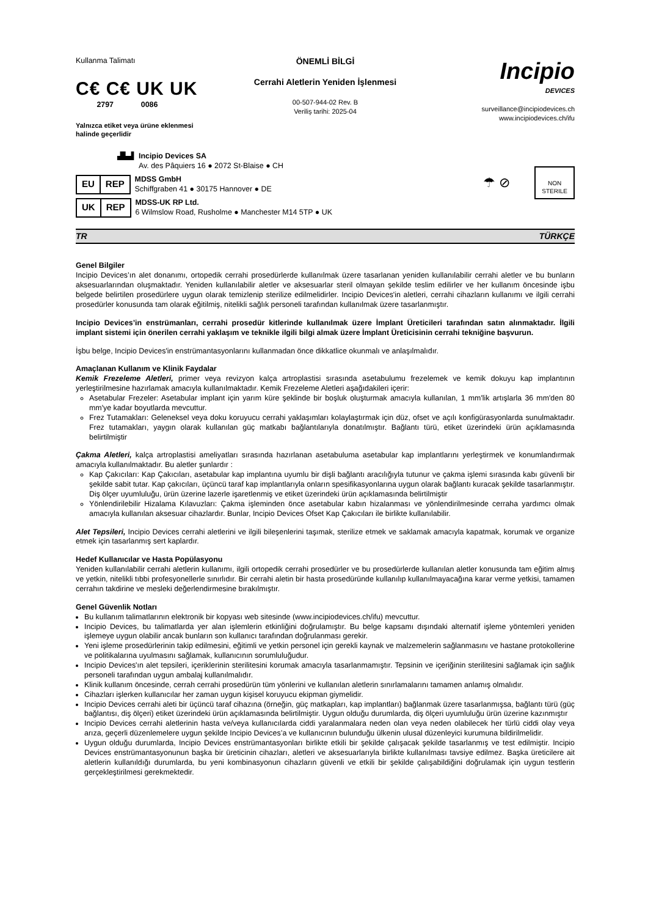Kullanma Talimatı
C€ C€ UK UK
2797 0086
Yalnızca etiket veya ürüne eklenmesi halinde geçerlidir
ÖNEMLİ BİLGİ
Cerrahi Aletlerin Yeniden İşlenmesi
00-507-944-02 Rev. B
Veriliş tarihi: 2025-04
Incipio
DEVICES
surveillance@incipiodevices.ch
www.incipiodevices.ch/ifu
▟▙▟ Incipio Devices SA
Av. des Pâquiers 16 ● 2072 St-Blaise ● CH
EU REP
MDSS GmbH
Schiffgraben 41 ● 30175 Hannover ● DE
UK REP
MDSS-UK RP Ltd.
6 Wilmslow Road, Rusholme ● Manchester M14 5TP ● UK
☂ ⊘ NON
STERILE
TR TÜRKÇE
Genel Bilgiler
Incipio Devices’ın alet donanımı, ortopedik cerrahi prosedürlerde kullanılmak üzere tasarlanan yeniden kullanılabilir cerrahi aletler ve bu bunların aksesuarlarından oluşmaktadır. Yeniden kullanılabilir aletler ve aksesuarlar steril olmayan şekilde teslim edilirler ve her kullanım öncesinde işbu belgede belirtilen prosedürlere uygun olarak temizlenip sterilize edilmelidirler. Incipio Devices'in aletleri, cerrahi cihazların kullanımı ve ilgili cerrahi prosedürler konusunda tam olarak eğitilmiş, nitelikli sağlık personeli tarafından kullanılmak üzere tasarlanmıştır.
Incipio Devices’in enstrümanları, cerrahi prosedür kitlerinde kullanılmak üzere İmplant Üreticileri tarafından satın alınmaktadır. İlgili implant sistemi için önerilen cerrahi yaklaşım ve teknikle ilgili bilgi almak üzere İmplant Üreticisinin cerrahi tekniğine başvurun.
İşbu belge, Incipio Devices'in enstrümantasyonlarını kullanmadan önce dikkatlice okunmalı ve anlaşılmalıdır.
Amaçlanan Kullanım ve Klinik Faydalar
Kemik Frezeleme Aletleri, primer veya revizyon kalça artroplastisi sırasında asetabulumu frezelemek ve kemik dokuyu kap implantının yerleştirilmesine hazırlamak amacıyla kullanılmaktadır. Kemik Frezeleme Aletleri aşağıdakileri içerir:
Asetabular Frezeler: Asetabular implant için yarım küre şeklinde bir boşluk oluşturmak amacıyla kullanılan, 1 mm'lik artışlarla 36 mm'den 80 mm'ye kadar boyutlarda mevcuttur.
Frez Tutamakları: Geleneksel veya doku koruyucu cerrahi yaklaşımları kolaylaştırmak için düz, ofset ve açılı konfigürasyonlarda sunulmaktadır. Frez tutamakları, yaygın olarak kullanılan güç matkabı bağlantılarıyla donatılmıştır. Bağlantı türü, etiket üzerindeki ürün açıklamasında belirtilmiştir
Çakma Aletleri, kalça artroplastisi ameliyatları sırasında hazırlanan asetabuluma asetabular kap implantlarını yerleştirmek ve konumlandırmak amacıyla kullanılmaktadır. Bu aletler şunlardır :
Kap Çakıcıları: Kap Çakıcıları, asetabular kap implantına uyumlu bir dişli bağlantı aracılığıyla tutunur ve çakma işlemi sırasında kabı güvenli bir şekilde sabit tutar. Kap çakıcıları, üçüncü taraf kap implantlarıyla onların spesifikasyonlarına uygun olarak bağlantı kuracak şekilde tasarlanmıştır. Diş ölçer uyumluluğu, ürün üzerine lazerle işaretlenmiş ve etiket üzerindeki ürün açıklamasında belirtilmiştir
Yönlendirilebilir Hizalama Kılavuzları: Çakma işleminden önce asetabular kabın hizalanması ve yönlendirilmesinde cerraha yardımcı olmak amacıyla kullanılan aksesuar cihazlardır. Bunlar, Incipio Devices Ofset Kap Çakıcıları ile birlikte kullanılabilir.
Alet Tepsileri, Incipio Devices cerrahi aletlerini ve ilgili bileşenlerini taşımak, sterilize etmek ve saklamak amacıyla kapatmak, korumak ve organize etmek için tasarlanmış sert kaplardır.
Hedef Kullanıcılar ve Hasta Popülasyonu
Yeniden kullanılabilir cerrahi aletlerin kullanımı, ilgili ortopedik cerrahi prosedürler ve bu prosedürlerde kullanılan aletler konusunda tam eğitim almış ve yetkin, nitelikli tıbbi profesyonellerle sınırlıdır. Bir cerrahi aletin bir hasta prosedüründe kullanılıp kullanılmayacağına karar verme yetkisi, tamamen cerrahın takdirine ve mesleki değerlendirmesine bırakılmıştır.
Genel Güvenlik Notları
Bu kullanım talimatlarının elektronik bir kopyası web sitesinde (www.incipiodevices.ch/ifu) mevcuttur.
Incipio Devices, bu talimatlarda yer alan işlemlerin etkinliğini doğrulamıştır. Bu belge kapsamı dışındaki alternatif işleme yöntemleri yeniden işlemeye uygun olabilir ancak bunların son kullanıcı tarafından doğrulanması gerekir.
Yeni işleme prosedürlerinin takip edilmesini, eğitimli ve yetkin personel için gerekli kaynak ve malzemelerin sağlanmasını ve hastane protokollerine ve politikalarına uyulmasını sağlamak, kullanıcının sorumluluğudur.
Incipio Devices'ın alet tepsileri, içeriklerinin sterilitesini korumak amacıyla tasarlanmamıştır. Tepsinin ve içeriğinin sterilitesini sağlamak için sağlık personeli tarafından uygun ambalaj kullanılmalıdır.
Klinik kullanım öncesinde, cerrah cerrahi prosedürün tüm yönlerini ve kullanılan aletlerin sınırlamalarını tamamen anlamış olmalıdır.
Cihazları işlerken kullanıcılar her zaman uygun kişisel koruyucu ekipman giymelidir.
Incipio Devices cerrahi aleti bir üçüncü taraf cihazına (örneğin, güç matkapları, kap implantları) bağlanmak üzere tasarlanmışsa, bağlantı türü (güç bağlantısı, diş ölçeri) etiket üzerindeki ürün açıklamasında belirtilmiştir. Uygun olduğu durumlarda, diş ölçeri uyumluluğu ürün üzerine kazınmıştır
Incipio Devices cerrahi aletlerinin hasta ve/veya kullanıcılarda ciddi yaralanmalara neden olan veya neden olabilecek her türlü ciddi olay veya arıza, geçerli düzenlemelere uygun şekilde Incipio Devices’a ve kullanıcının bulunduğu ülkenin ulusal düzenleyici kurumuna bildirilmelidir.
Uygun olduğu durumlarda, Incipio Devices enstrümantasyonları birlikte etkili bir şekilde çalışacak şekilde tasarlanmış ve test edilmiştir. Incipio Devices enstrümantasyonunun başka bir üreticinin cihazları, aletleri ve aksesuarlarıyla birlikte kullanılması tavsiye edilmez. Başka üreticilere ait aletlerin kullanıldığı durumlarda, bu yeni kombinasyonun cihazların güvenli ve etkili bir şekilde çalışabildiğini doğrulamak için uygun testlerin gerçekleştirilmesi gerekmektedir.